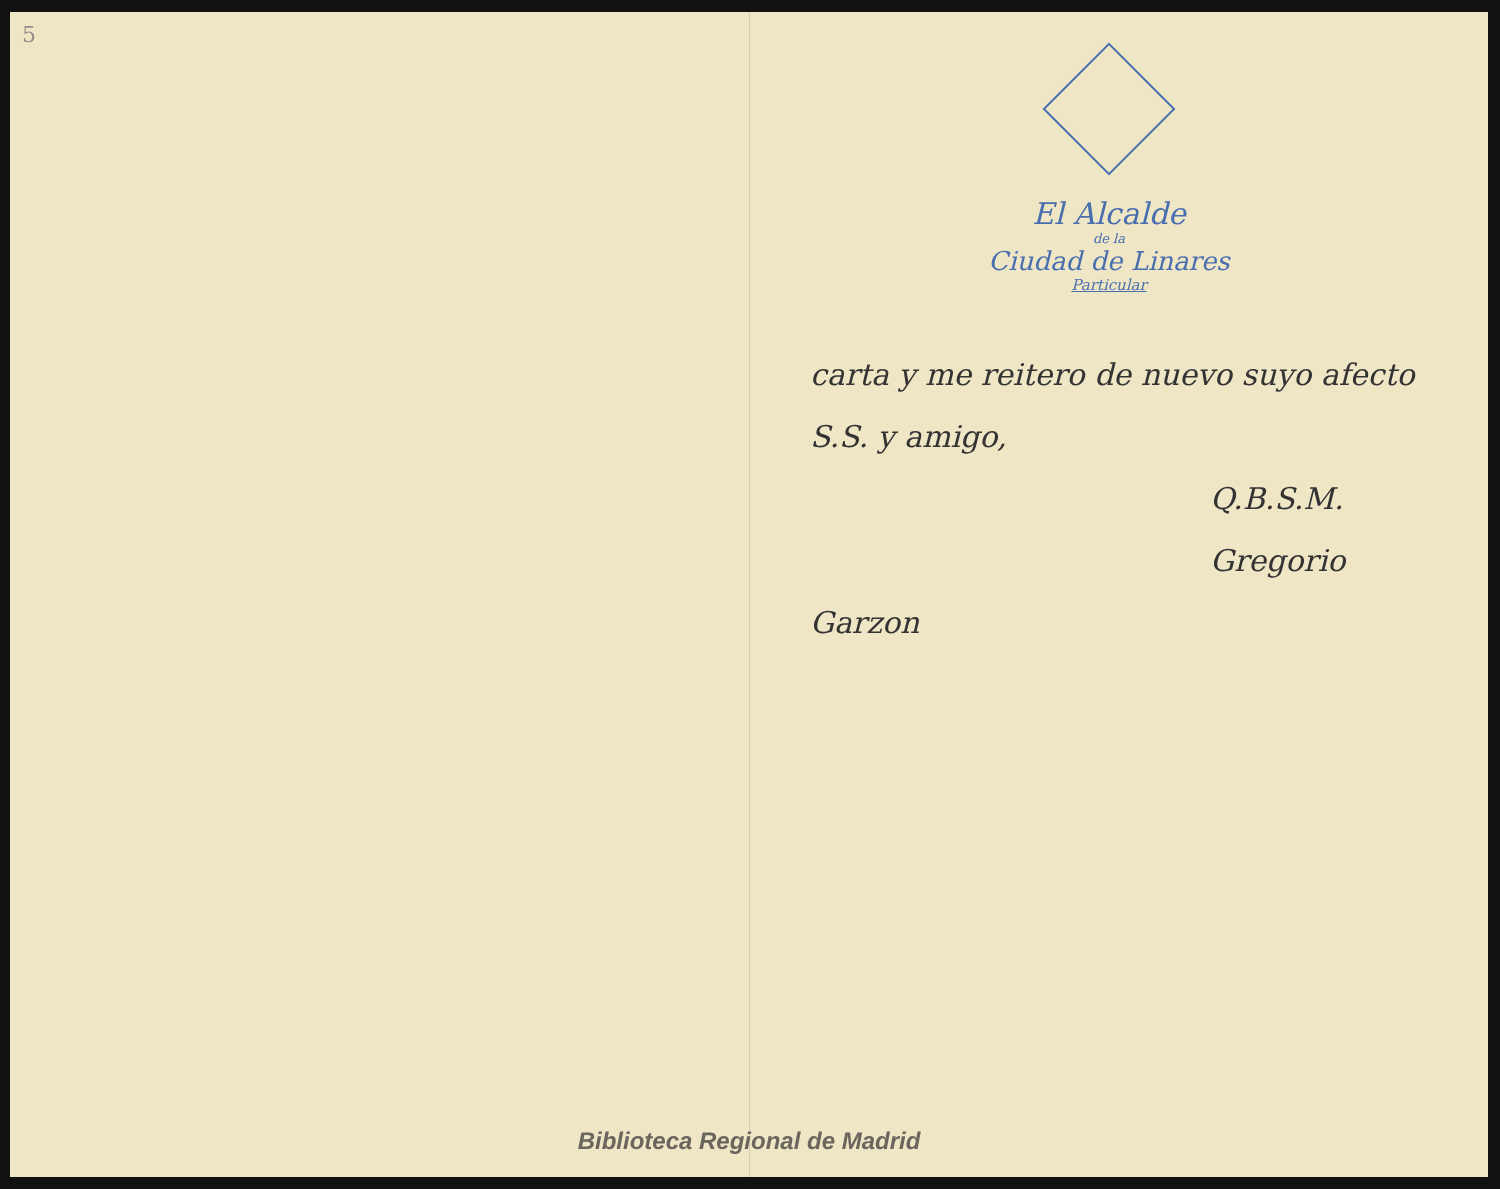5
El Alcalde
de la
Ciudad de Linares
Particular
carta y me reitero de nuevo suyo afecto S.S. y amigo,
Q.B.S.M.
Gregorio Garzon
Biblioteca Regional de Madrid